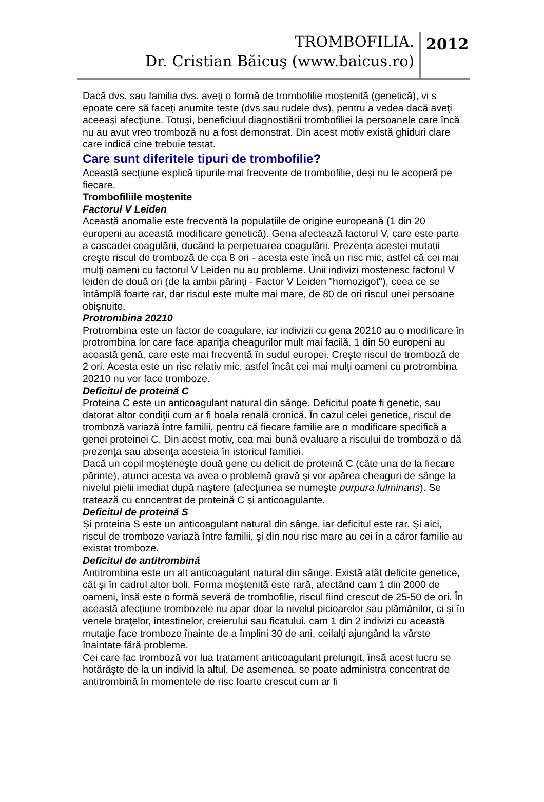TROMBOFILIA.
Dr. Cristian Băicuş (www.baicus.ro)
2012
Dacă dvs. sau familia dvs. aveţi o formă de trombofilie moştenită (genetică), vi s epoate cere să faceţi anumite teste (dvs sau rudele dvs), pentru a vedea dacă aveţi aceeaşi afecţiune. Totuşi, beneficiuul diagnostiării trombofiliei la persoanele care încă nu au avut vreo tromboză nu a fost demonstrat. Din acest motiv există ghiduri clare care indică cine trebuie testat.
Care sunt diferitele tipuri de trombofilie?
Această secţiune explică tipurile mai frecvente de trombofilie, deşi nu le acoperă pe fiecare.
Trombofiliile moştenite
Factorul V Leiden
Această anomalie este frecventă la populaţiile de origine europeană (1 din 20 europeni au această modificare genetică). Gena afectează factorul V, care este parte a cascadei coagulării, ducând la perpetuarea coagulării. Prezenţa acestei mutaţii creşte riscul de tromboză de cca 8 ori - acesta este încă un risc mic, astfel că cei mai mulţi oameni cu factorul V Leiden nu au probleme. Unii indivizi mostenesc factorul V leiden de două ori (de la ambii părinţi - Factor V Leiden "homozigot"), ceea ce se întâmplă foarte rar, dar riscul este multe mai mare, de 80 de ori riscul unei persoane obişnuite.
Protrombina 20210
Protrombina este un factor de coagulare, iar indivizii cu gena 20210 au o modificare în protrombina lor care face apariţia cheagurilor mult mai facilă. 1 din 50 europeni au această genă, care este mai frecventă în sudul europei. Creşte riscul de tromboză de 2 ori. Acesta este un risc relativ mic, astfel încât cei mai mulţi oameni cu protrombina 20210 nu vor face tromboze.
Deficitul de proteină C
Proteina C este un anticoagulant natural din sânge. Deficitul poate fi genetic, sau datorat altor condiţii cum ar fi boala renală cronică. În cazul celei genetice, riscul de tromboză variază între familii, pentru că fiecare familie are o modificare specifică a genei proteinei C. Din acest motiv, cea mai bună evaluare a riscului de tromboză o dă prezenţa sau absenţa acesteia în istoricul familiei.
Dacă un copil moşteneşte două gene cu deficit de proteină C (câte una de la fiecare părinte), atunci acesta va avea o problemă gravă şi vor apărea cheaguri de sânge la nivelul pielii imediat după naştere (afecţiunea se numeşte purpura fulminans). Se tratează cu concentrat de proteină C şi anticoagulante.
Deficitul de proteină S
Şi proteina S este un anticoagulant natural din sânge, iar deficitul este rar. Şi aici, riscul de tromboze variază între familii, şi din nou risc mare au cei în a căror familie au existat tromboze.
Deficitul de antitrombină
Antitrombina este un alt anticoagulant natural din sânge. Există atât deficite genetice, cât şi în cadrul altor boli. Forma moştenită este rară, afectând cam 1 din 2000 de oameni, însă este o formă severă de trombofilie, riscul fiind crescut de 25-50 de ori. În această afecţiune trombozele nu apar doar la nivelul picioarelor sau plămânilor, ci şi în venele braţelor, intestinelor, creierului sau ficatului. cam 1 din 2 indivizi cu această mutaţie face tromboze înainte de a împlini 30 de ani, ceilalţi ajungând la vârste înaintate fără probleme.
Cei care fac tromboză vor lua tratament anticoagulant prelungit, însă acest lucru se hotărăşte de la un individ la altul. De asemenea, se poate administra concentrat de antitrombină în momentele de risc foarte crescut cum ar fi